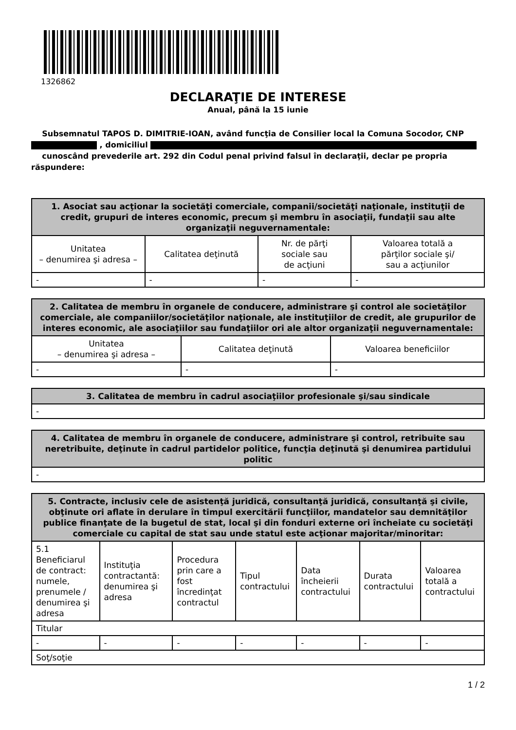1326862
DECLARAŢIE DE INTERESE
Anual, până la 15 iunie
Subsemnatul TAPOS D. DIMITRIE-IOAN, având funcţia de Consilier local la Comuna Socodor, CNP
, domiciliul
cunoscând prevederile art. 292 din Codul penal privind falsul în declaraţii, declar pe propria răspundere:
| 1. Asociat sau acţionar la societăţi comerciale, companii/societăţi naţionale, instituţii de credit, grupuri de interes economic, precum şi membru în asociaţii, fundaţii sau alte organizaţii neguvernamentale: | | | |
| --- | --- | --- | --- |
| Unitatea – denumirea şi adresa – | Calitatea deţinută | Nr. de părţi sociale sau de acţiuni | Valoarea totală a părţilor sociale şi/ sau a acţiunilor |
| - | - | - | - |
| 2. Calitatea de membru în organele de conducere, administrare şi control ale societăţilor comerciale, ale companiilor/societăţilor naţionale, ale instituţiilor de credit, ale grupurilor de interes economic, ale asociaţiilor sau fundaţiilor ori ale altor organizaţii neguvernamentale: | | |
| --- | --- | --- |
| Unitatea – denumirea şi adresa – | Calitatea deţinută | Valoarea beneficiilor |
| - | - | - |
| 3. Calitatea de membru în cadrul asociaţiilor profesionale şi/sau sindicale |
| --- |
| - |
| 4. Calitatea de membru în organele de conducere, administrare şi control, retribuite sau neretribuite, deţinute în cadrul partidelor politice, funcţia deţinută şi denumirea partidului politic |
| --- |
| - |
| 5. Contracte, inclusiv cele de asistenţă juridică, consultanţă juridică, consultanţă şi civile, obţinute ori aflate în derulare în timpul exercitării funcţiilor, mandatelor sau demnităţilor publice finanţate de la bugetul de stat, local şi din fonduri externe ori încheiate cu societăţi comerciale cu capital de stat sau unde statul este acţionar majoritar/minoritar: | | | | | | |
| --- | --- | --- | --- | --- | --- | --- |
| 5.1 Beneficiarul de contract: numele, prenumele / denumirea şi adresa | Instituţia contractantă: denumirea şi adresa | Procedura prin care a fost încredinţat contractul | Tipul contractului | Data încheierii contractului | Durata contractului | Valoarea totală a contractului |
| Titular | | | | | | |
| - | - | - | - | - | - | - |
| Soţ/soţie | | | | | | |
1 / 2